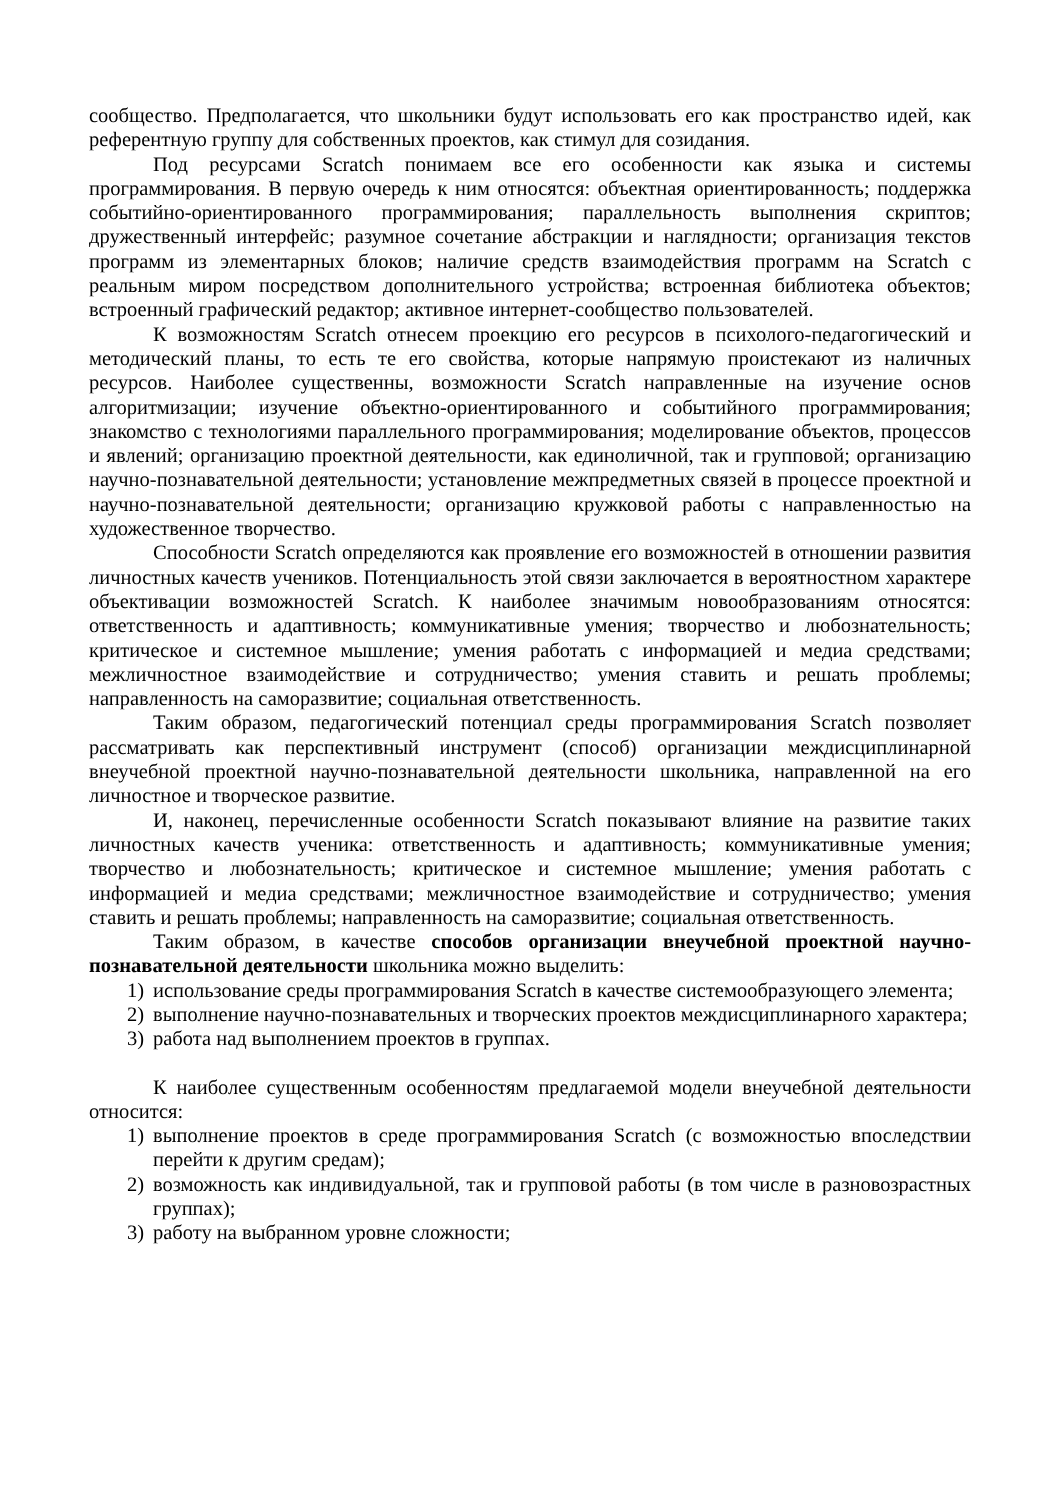сообщество. Предполагается, что школьники будут использовать его как пространство идей, как референтную группу для собственных проектов, как стимул для созидания.
Под ресурсами Scratch понимаем все его особенности как языка и системы программирования. В первую очередь к ним относятся: объектная ориентированность; поддержка событийно-ориентированного программирования; параллельность выполнения скриптов; дружественный интерфейс; разумное сочетание абстракции и наглядности; организация текстов программ из элементарных блоков; наличие средств взаимодействия программ на Scratch с реальным миром посредством дополнительного устройства; встроенная библиотека объектов; встроенный графический редактор; активное интернет-сообщество пользователей.
К возможностям Scratch отнесем проекцию его ресурсов в психолого-педагогический и методический планы, то есть те его свойства, которые напрямую проистекают из наличных ресурсов. Наиболее существенны, возможности Scratch направленные на изучение основ алгоритмизации; изучение объектно-ориентированного и событийного программирования; знакомство с технологиями параллельного программирования; моделирование объектов, процессов и явлений; организацию проектной деятельности, как единоличной, так и групповой; организацию научно-познавательной деятельности; установление межпредметных связей в процессе проектной и научно-познавательной деятельности; организацию кружковой работы с направленностью на художественное творчество.
Способности Scratch определяются как проявление его возможностей в отношении развития личностных качеств учеников. Потенциальность этой связи заключается в вероятностном характере объективации возможностей Scratch. К наиболее значимым новообразованиям относятся: ответственность и адаптивность; коммуникативные умения; творчество и любознательность; критическое и системное мышление; умения работать с информацией и медиа средствами; межличностное взаимодействие и сотрудничество; умения ставить и решать проблемы; направленность на саморазвитие; социальная ответственность.
Таким образом, педагогический потенциал среды программирования Scratch позволяет рассматривать как перспективный инструмент (способ) организации междисциплинарной внеучебной проектной научно-познавательной деятельности школьника, направленной на его личностное и творческое развитие.
И, наконец, перечисленные особенности Scratch показывают влияние на развитие таких личностных качеств ученика: ответственность и адаптивность; коммуникативные умения; творчество и любознательность; критическое и системное мышление; умения работать с информацией и медиа средствами; межличностное взаимодействие и сотрудничество; умения ставить и решать проблемы; направленность на саморазвитие; социальная ответственность.
Таким образом, в качестве способов организации внеучебной проектной научно-познавательной деятельности школьника можно выделить:
1) использование среды программирования Scratch в качестве системообразующего элемента;
2) выполнение научно-познавательных и творческих проектов междисциплинарного характера;
3) работа над выполнением проектов в группах.
К наиболее существенным особенностям предлагаемой модели внеучебной деятельности относится:
1) выполнение проектов в среде программирования Scratch (с возможностью впоследствии перейти к другим средам);
2) возможность как индивидуальной, так и групповой работы (в том числе в разновозрастных группах);
3) работу на выбранном уровне сложности;